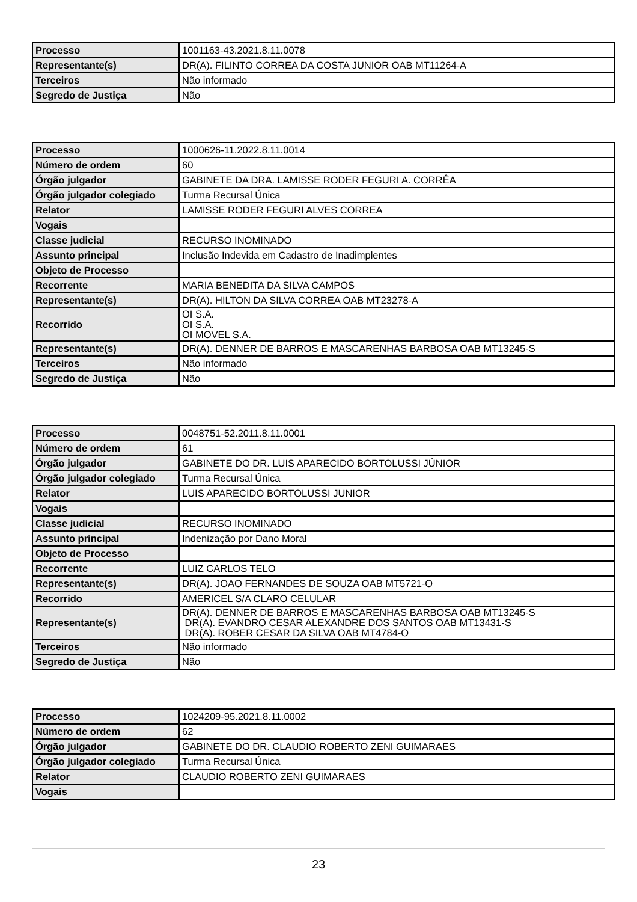| Processo | 1001163-43.2021.8.11.0078 |
| Representante(s) | DR(A). FILINTO CORREA DA COSTA JUNIOR OAB MT11264-A |
| Terceiros | Não informado |
| Segredo de Justiça | Não |
| Processo | 1000626-11.2022.8.11.0014 |
| Número de ordem | 60 |
| Órgão julgador | GABINETE DA DRA. LAMISSE RODER FEGURI A. CORRÊA |
| Órgão julgador colegiado | Turma Recursal Única |
| Relator | LAMISSE RODER FEGURI ALVES CORREA |
| Vogais | |
| Classe judicial | RECURSO INOMINADO |
| Assunto principal | Inclusão Indevida em Cadastro de Inadimplentes |
| Objeto de Processo | |
| Recorrente | MARIA BENEDITA DA SILVA CAMPOS |
| Representante(s) | DR(A). HILTON DA SILVA CORREA OAB MT23278-A |
| Recorrido | OI S.A. OI S.A. OI MOVEL S.A. |
| Representante(s) | DR(A). DENNER DE BARROS E MASCARENHAS BARBOSA OAB MT13245-S |
| Terceiros | Não informado |
| Segredo de Justiça | Não |
| Processo | 0048751-52.2011.8.11.0001 |
| Número de ordem | 61 |
| Órgão julgador | GABINETE DO DR. LUIS APARECIDO BORTOLUSSI JÚNIOR |
| Órgão julgador colegiado | Turma Recursal Única |
| Relator | LUIS APARECIDO BORTOLUSSI JUNIOR |
| Vogais | |
| Classe judicial | RECURSO INOMINADO |
| Assunto principal | Indenização por Dano Moral |
| Objeto de Processo | |
| Recorrente | LUIZ CARLOS TELO |
| Representante(s) | DR(A). JOAO FERNANDES DE SOUZA OAB MT5721-O |
| Recorrido | AMERICEL S/A CLARO CELULAR |
| Representante(s) | DR(A). DENNER DE BARROS E MASCARENHAS BARBOSA OAB MT13245-S DR(A). EVANDRO CESAR ALEXANDRE DOS SANTOS OAB MT13431-S DR(A). ROBER CESAR DA SILVA OAB MT4784-O |
| Terceiros | Não informado |
| Segredo de Justiça | Não |
| Processo | 1024209-95.2021.8.11.0002 |
| Número de ordem | 62 |
| Órgão julgador | GABINETE DO DR. CLAUDIO ROBERTO ZENI GUIMARAES |
| Órgão julgador colegiado | Turma Recursal Única |
| Relator | CLAUDIO ROBERTO ZENI GUIMARAES |
| Vogais | |
23